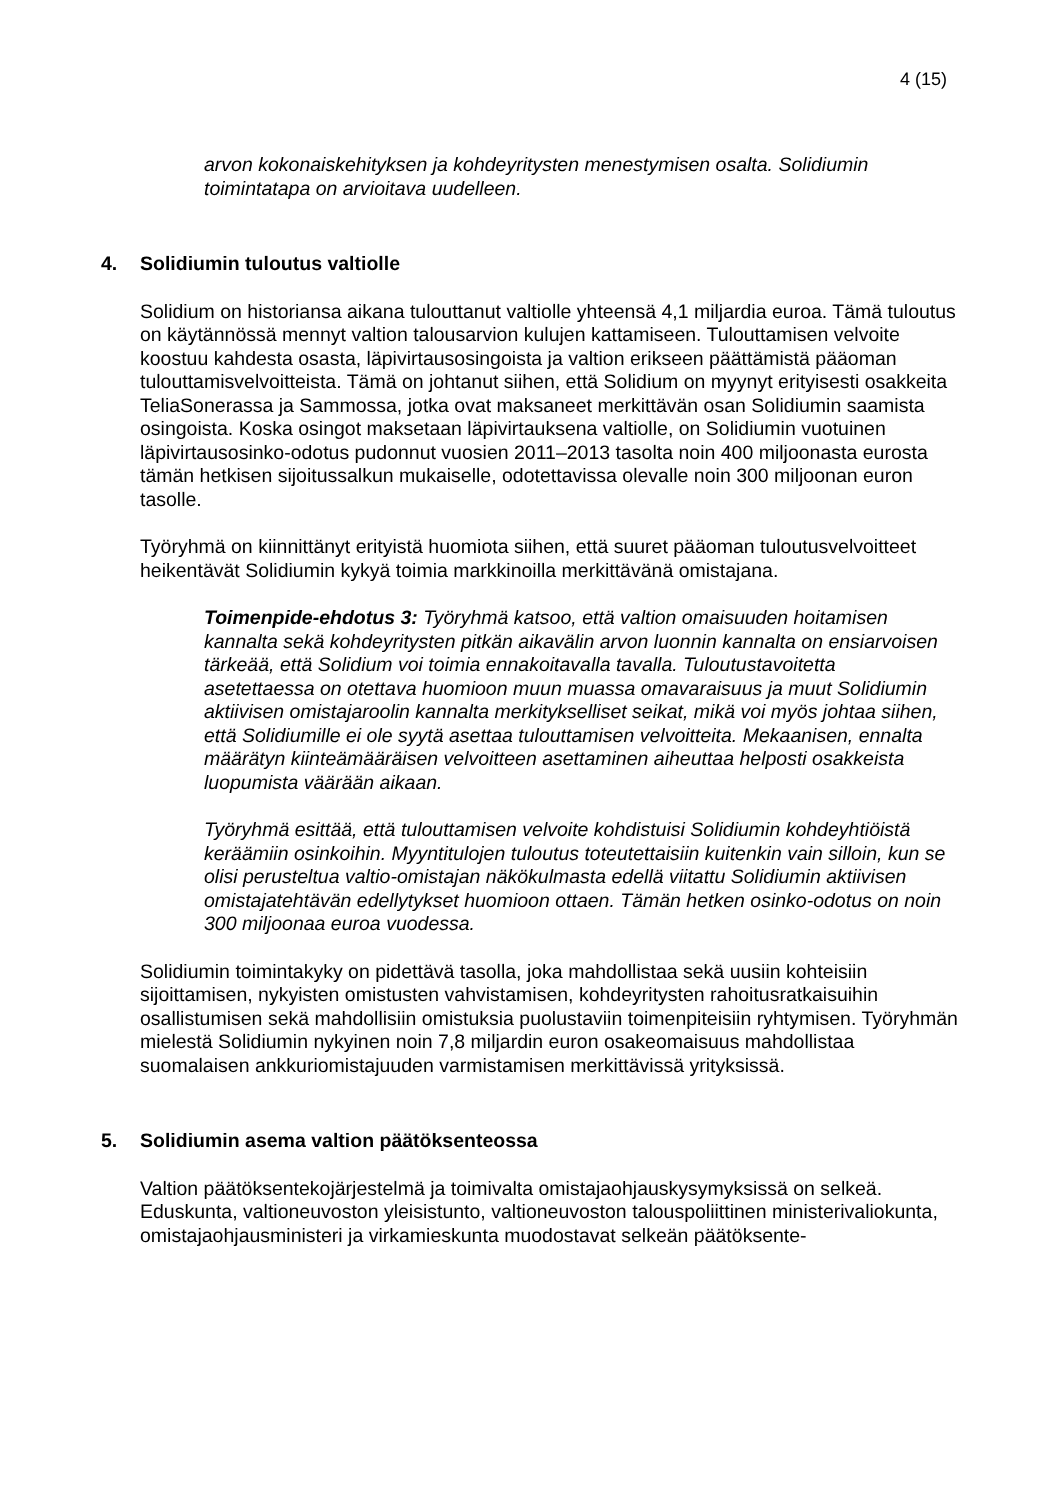4 (15)
arvon kokonaiskehityksen ja kohdeyritysten menestymisen osalta. Solidiumin toimintatapa on arvioitava uudelleen.
4. Solidiumin tuloutus valtiolle
Solidium on historiansa aikana tulouttanut valtiolle yhteensä 4,1 miljardia euroa. Tämä tuloutus on käytännössä mennyt valtion talousarvion kulujen kattamiseen. Tulouttamisen velvoite koostuu kahdesta osasta, läpivirtausosingoista ja valtion erikseen päättämistä pääoman tulouttamisvelvoitteista. Tämä on johtanut siihen, että Solidium on myynyt erityisesti osakkeita TeliaSonerassa ja Sammossa, jotka ovat maksaneet merkittävän osan Solidiumin saamista osingoista. Koska osingot maksetaan läpivirtauksena valtiolle, on Solidiumin vuotuinen läpivirtausosinko-odotus pudonnut vuosien 2011–2013 tasolta noin 400 miljoonasta eurosta tämän hetkisen sijoitussalkun mukaiselle, odotettavissa olevalle noin 300 miljoonan euron tasolle.
Työryhmä on kiinnittänyt erityistä huomiota siihen, että suuret pääoman tuloutusvelvoitteet heikentävät Solidiumin kykyä toimia markkinoilla merkittävänä omistajana.
Toimenpide-ehdotus 3: Työryhmä katsoo, että valtion omaisuuden hoitamisen kannalta sekä kohdeyritysten pitkän aikavälin arvon luonnin kannalta on ensiarvoisen tärkeää, että Solidium voi toimia ennakoitavalla tavalla. Tuloutustavoitetta asetettaessa on otettava huomioon muun muassa omavaraisuus ja muut Solidiumin aktiivisen omistajaroolin kannalta merkitykselliset seikat, mikä voi myös johtaa siihen, että Solidiumille ei ole syytä asettaa tulouttamisen velvoitteita. Mekaanisen, ennalta määrätyn kiinteämääräisen velvoitteen asettaminen aiheuttaa helposti osakkeista luopumista väärään aikaan.
Työryhmä esittää, että tulouttamisen velvoite kohdistuisi Solidiumin kohdeyhtiöistä keräämiin osinkoihin. Myyntitulojen tuloutus toteutettaisiin kuitenkin vain silloin, kun se olisi perusteltua valtio-omistajan näkökulmasta edellä viitattu Solidiumin aktiivisen omistajatehtävän edellytykset huomioon ottaen. Tämän hetken osinko-odotus on noin 300 miljoonaa euroa vuodessa.
Solidiumin toimintakyky on pidettävä tasolla, joka mahdollistaa sekä uusiin kohteisiin sijoittamisen, nykyisten omistusten vahvistamisen, kohdeyritysten rahoitusratkaisuihin osallistumisen sekä mahdollisiin omistuksia puolustaviin toimenpiteisiin ryhtymisen. Työryhmän mielestä Solidiumin nykyinen noin 7,8 miljardin euron osakeomaisuus mahdollistaa suomalaisen ankkuriomistajuuden varmistamisen merkittävissä yrityksissä.
5. Solidiumin asema valtion päätöksenteossa
Valtion päätöksentekojärjestelmä ja toimivalta omistajaohjauskysymyksissä on selkeä. Eduskunta, valtioneuvoston yleisistunto, valtioneuvoston talouspoliittinen ministerivaliokunta, omistajaohjausministeri ja virkamieskunta muodostavat selkeän päätöksente-